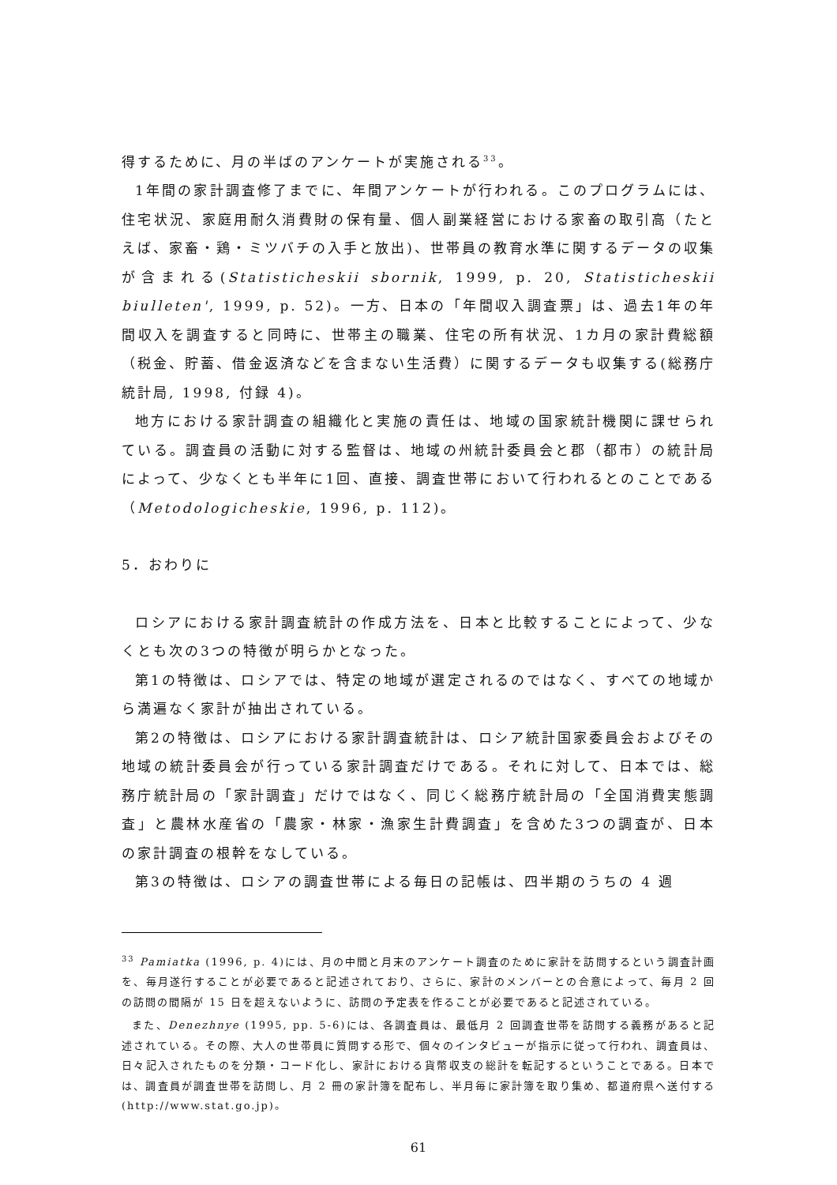得するために、月の半ばのアンケートが実施される<sup>33</sup>。
1年間の家計調査修了までに、年間アンケートが行われる。このプログラムには、住宅状況、家庭用耐久消費財の保有量、個人副業経営における家畜の取引高（たとえば、家畜・鶏・ミツバチの入手と放出)、世帯員の教育水準に関するデータの収集が含まれる(Statisticheskii sbornik, 1999, p. 20, Statisticheskii biulleten', 1999, p. 52)。一方、日本の「年間収入調査票」は、過去1年の年間収入を調査すると同時に、世帯主の職業、住宅の所有状況、1カ月の家計費総額（税金、貯蓄、借金返済などを含まない生活費）に関するデータも収集する(総務庁統計局, 1998, 付録 4)。
地方における家計調査の組織化と実施の責任は、地域の国家統計機関に課せられている。調査員の活動に対する監督は、地域の州統計委員会と郡（都市）の統計局によって、少なくとも半年に1回、直接、調査世帯において行われるとのことである（Metodologicheskie, 1996, p. 112)。
5．おわりに
ロシアにおける家計調査統計の作成方法を、日本と比較することによって、少なくとも次の3つの特徴が明らかとなった。
第1の特徴は、ロシアでは、特定の地域が選定されるのではなく、すべての地域から満遍なく家計が抽出されている。
第2の特徴は、ロシアにおける家計調査統計は、ロシア統計国家委員会およびその地域の統計委員会が行っている家計調査だけである。それに対して、日本では、総務庁統計局の「家計調査」だけではなく、同じく総務庁統計局の「全国消費実態調査」と農林水産省の「農家・林家・漁家生計費調査」を含めた3つの調査が、日本の家計調査の根幹をなしている。
第3の特徴は、ロシアの調査世帯による毎日の記帳は、四半期のうちの 4 週
<sup>33</sup> Pamiatka (1996, p. 4)には、月の中間と月末のアンケート調査のために家計を訪問するという調査計画を、毎月遂行することが必要であると記述されており、さらに、家計のメンバーとの合意によって、毎月 2 回の訪問の間隔が 15 日を超えないように、訪問の予定表を作ることが必要であると記述されている。
また、Denezhnye (1995, pp. 5-6)には、各調査員は、最低月 2 回調査世帯を訪問する義務があると記述されている。その際、大人の世帯員に質問する形で、個々のインタビューが指示に従って行われ、調査員は、日々記入されたものを分類・コード化し、家計における貨幣収支の総計を転記するということである。日本では、調査員が調査世帯を訪問し、月 2 冊の家計簿を配布し、半月毎に家計簿を取り集め、都道府県へ送付する(http://www.stat.go.jp)。
61